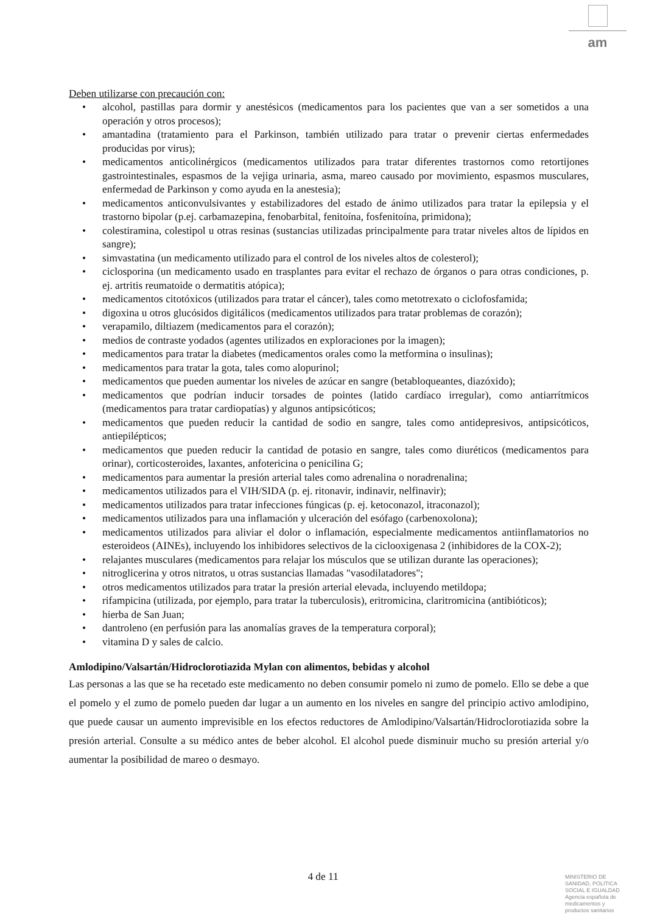am
Deben utilizarse con precaución con:
• alcohol, pastillas para dormir y anestésicos (medicamentos para los pacientes que van a ser sometidos a una operación y otros procesos);
• amantadina (tratamiento para el Parkinson, también utilizado para tratar o prevenir ciertas enfermedades producidas por virus);
• medicamentos anticolinérgicos (medicamentos utilizados para tratar diferentes trastornos como retortijones gastrointestinales, espasmos de la vejiga urinaria, asma, mareo causado por movimiento, espasmos musculares, enfermedad de Parkinson y como ayuda en la anestesia);
• medicamentos anticonvulsivantes y estabilizadores del estado de ánimo utilizados para tratar la epilepsia y el trastorno bipolar (p.ej. carbamazepina, fenobarbital, fenitoína, fosfenitoína, primidona);
• colestiramina, colestipol u otras resinas (sustancias utilizadas principalmente para tratar niveles altos de lípidos en sangre);
• simvastatina (un medicamento utilizado para el control de los niveles altos de colesterol);
• ciclosporina (un medicamento usado en trasplantes para evitar el rechazo de órganos o para otras condiciones, p. ej. artritis reumatoide o dermatitis atópica);
• medicamentos citotóxicos (utilizados para tratar el cáncer), tales como metotrexato o ciclofosfamida;
• digoxina u otros glucósidos digitálicos (medicamentos utilizados para tratar problemas de corazón);
• verapamilo, diltiazem (medicamentos para el corazón);
• medios de contraste yodados (agentes utilizados en exploraciones por la imagen);
• medicamentos para tratar la diabetes (medicamentos orales como la metformina o insulinas);
• medicamentos para tratar la gota, tales como alopurinol;
• medicamentos que pueden aumentar los niveles de azúcar en sangre (betabloqueantes, diazóxido);
• medicamentos que podrían inducir torsades de pointes (latido cardíaco irregular), como antiarrítmicos (medicamentos para tratar cardiopatías) y algunos antipsicóticos;
• medicamentos que pueden reducir la cantidad de sodio en sangre, tales como antidepresivos, antipsicóticos, antiepilépticos;
• medicamentos que pueden reducir la cantidad de potasio en sangre, tales como diuréticos (medicamentos para orinar), corticosteroides, laxantes, anfotericina o penicilina G;
• medicamentos para aumentar la presión arterial tales como adrenalina o noradrenalina;
• medicamentos utilizados para el VIH/SIDA (p. ej. ritonavir, indinavir, nelfinavir);
• medicamentos utilizados para tratar infecciones fúngicas (p. ej. ketoconazol, itraconazol);
• medicamentos utilizados para una inflamación y ulceración del esófago (carbenoxolona);
• medicamentos utilizados para aliviar el dolor o inflamación, especialmente medicamentos antiinflamatorios no esteroideos (AINEs), incluyendo los inhibidores selectivos de la ciclooxigenasa 2 (inhibidores de la COX-2);
• relajantes musculares (medicamentos para relajar los músculos que se utilizan durante las operaciones);
• nitroglicerina y otros nitratos, u otras sustancias llamadas "vasodilatadores";
• otros medicamentos utilizados para tratar la presión arterial elevada, incluyendo metildopa;
• rifampicina (utilizada, por ejemplo, para tratar la tuberculosis), eritromicina, claritromicina (antibióticos);
• hierba de San Juan;
• dantroleno (en perfusión para las anomalías graves de la temperatura corporal);
• vitamina D y sales de calcio.
Amlodipino/Valsartán/Hidroclorotiazida Mylan con alimentos, bebidas y alcohol
Las personas a las que se ha recetado este medicamento no deben consumir pomelo ni zumo de pomelo. Ello se debe a que el pomelo y el zumo de pomelo pueden dar lugar a un aumento en los niveles en sangre del principio activo amlodipino, que puede causar un aumento imprevisible en los efectos reductores de Amlodipino/Valsartán/Hidroclorotiazida sobre la presión arterial. Consulte a su médico antes de beber alcohol. El alcohol puede disminuir mucho su presión arterial y/o aumentar la posibilidad de mareo o desmayo.
4 de 11
MINISTERIO DE
SANIDAD, POLITICA
SOCIAL E IGUALDAD
Agencia española de
medicamentos y
productos sanitarios